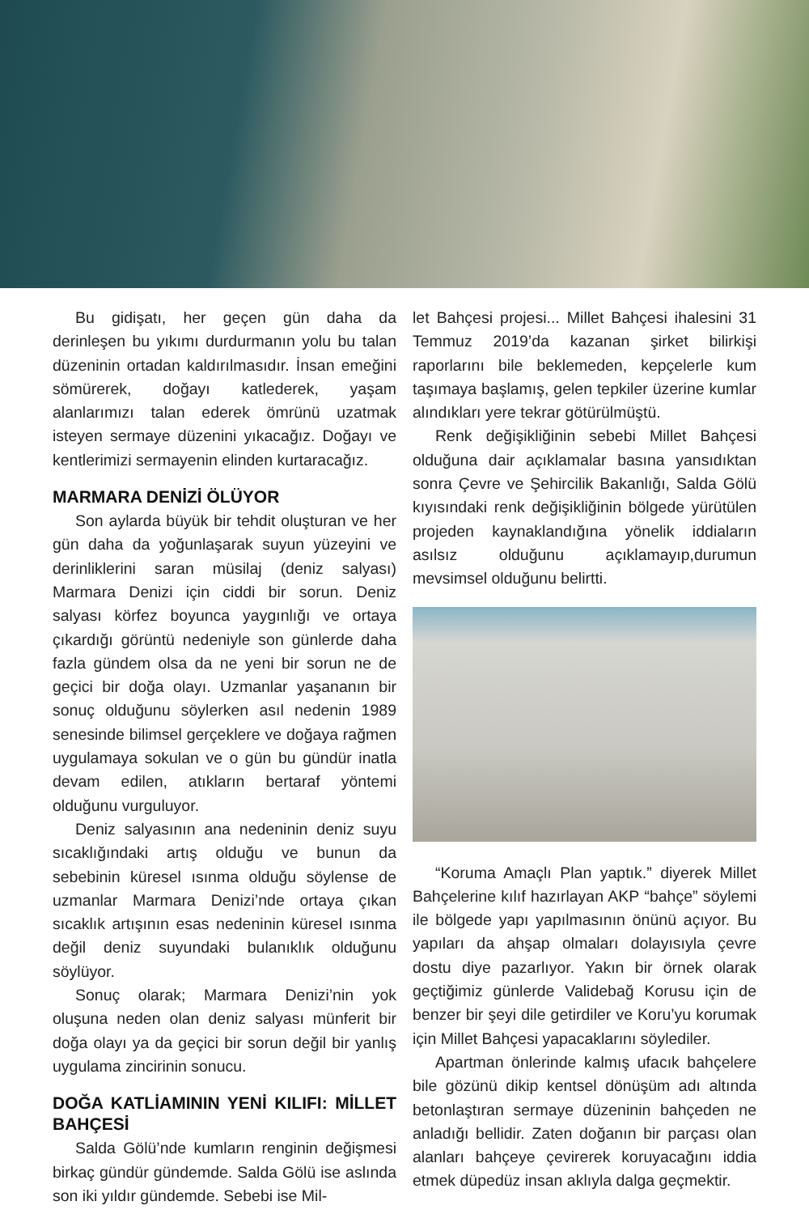Bu gidişatı, her geçen gün daha da derinleşen bu yıkımı durdurmanın yolu bu talan düzeninin ortadan kaldırılmasıdır. İnsan emeğini sömürerek, doğayı katlederek, yaşam alanlarımızı talan ederek ömrünü uzatmak isteyen sermaye düzenini yıkacağız. Doğayı ve kentlerimizi sermayenin elinden kurtaracağız.
MARMARA DENİZİ ÖLÜYOR
Son aylarda büyük bir tehdit oluşturan ve her gün daha da yoğunlaşarak suyun yüzeyini ve derinliklerini saran müsilaj (deniz salyası) Marmara Denizi için ciddi bir sorun. Deniz salyası körfez boyunca yaygınlığı ve ortaya çıkardığı görüntü nedeniyle son günlerde daha fazla gündem olsa da ne yeni bir sorun ne de geçici bir doğa olayı. Uzmanlar yaşananın bir sonuç olduğunu söylerken asıl nedenin 1989 senesinde bilimsel gerçeklere ve doğaya rağmen uygulamaya sokulan ve o gün bu gündür inatla devam edilen, atıkların bertaraf yöntemi olduğunu vurguluyor.
Deniz salyasının ana nedeninin deniz suyu sıcaklığındaki artış olduğu ve bunun da sebebinin küresel ısınma olduğu söylense de uzmanlar Marmara Denizi’nde ortaya çıkan sıcaklık artışının esas nedeninin küresel ısınma değil deniz suyundaki bulanıklık olduğunu söylüyor.
Sonuç olarak; Marmara Denizi’nin yok oluşuna neden olan deniz salyası münferit bir doğa olayı ya da geçici bir sorun değil bir yanlış uygulama zincirinin sonucu.
DOĞA KATLİAMININ YENİ KILIFI: MİLLET BAHÇESİ
Salda Gölü’nde kumların renginin değişmesi birkaç gündür gündemde. Salda Gölü ise aslında son iki yıldır gündemde. Sebebi ise Mil-
let Bahçesi projesi... Millet Bahçesi ihalesini 31 Temmuz 2019’da kazanan şirket bilirkişi raporlarını bile beklemeden, kepçelerle kum taşımaya başlamış, gelen tepkiler üzerine kumlar alındıkları yere tekrar götürülmüştü.
Renk değişikliğinin sebebi Millet Bahçesi olduğuna dair açıklamalar basına yansıdıktan sonra Çevre ve Şehircilik Bakanlığı, Salda Gölü kıyısındaki renk değişikliğinin bölgede yürütülen projeden kaynaklandığına yönelik iddiaların asılsız olduğunu açıklamayıp,durumun mevsimsel olduğunu belirtti.
“Koruma Amaçlı Plan yaptık.” diyerek Millet Bahçelerine kılıf hazırlayan AKP “bahçe” söylemi ile bölgede yapı yapılmasının önünü açıyor. Bu yapıları da ahşap olmaları dolayısıyla çevre dostu diye pazarlıyor. Yakın bir örnek olarak geçtiğimiz günlerde Validebağ Korusu için de benzer bir şeyi dile getirdiler ve Koru’yu korumak için Millet Bahçesi yapacaklarını söylediler.
Apartman önlerinde kalmış ufacık bahçelere bile gözünü dikip kentsel dönüşüm adı altında betonlaştıran sermaye düzeninin bahçeden ne anladığı bellidir. Zaten doğanın bir parçası olan alanları bahçeye çevirerek koruyacağını iddia etmek düpedüz insan aklıyla dalga geçmektir.